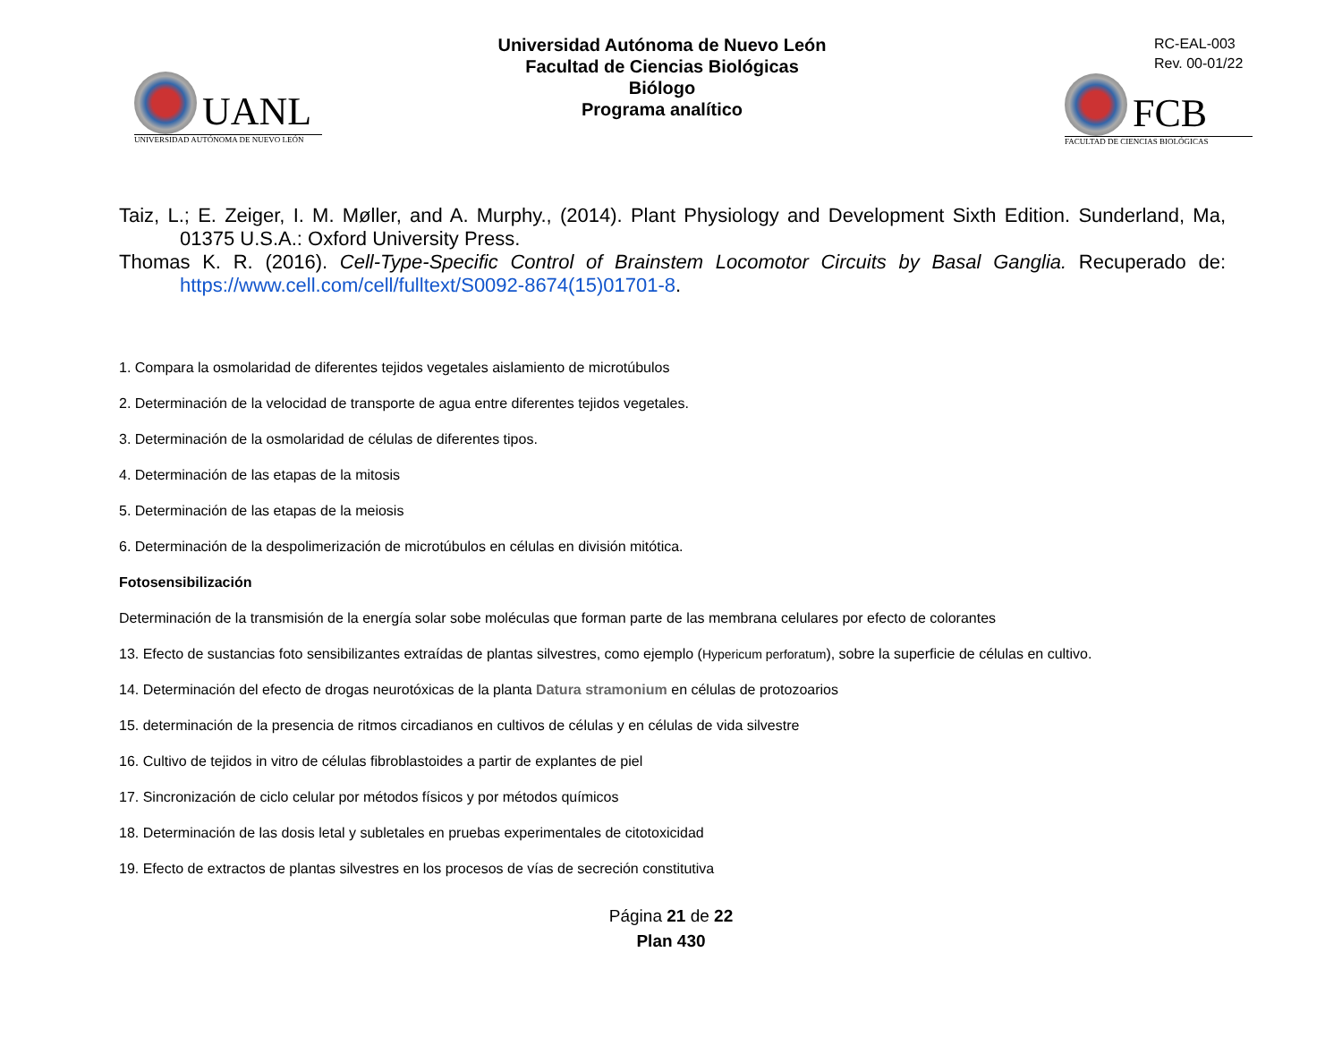UANL
UNIVERSIDAD AUTÓNOMA DE NUEVO LEÓN
Universidad Autónoma de Nuevo León
Facultad de Ciencias Biológicas
Biólogo
Programa analítico
RC-EAL-003
Rev. 00-01/22
FCB
FACULTAD DE CIENCIAS BIOLÓGICAS
Taiz, L.; E. Zeiger, I. M. Møller, and A. Murphy., (2014). Plant Physiology and Development Sixth Edition. Sunderland, Ma, 01375 U.S.A.: Oxford University Press.
Thomas K. R. (2016). Cell-Type-Specific Control of Brainstem Locomotor Circuits by Basal Ganglia. Recuperado de: https://www.cell.com/cell/fulltext/S0092-8674(15)01701-8.
1. Compara la osmolaridad de diferentes tejidos vegetales aislamiento de microtúbulos
2. Determinación de la velocidad de transporte de agua entre diferentes tejidos vegetales.
3. Determinación de la osmolaridad de células de diferentes tipos.
4. Determinación de las etapas de la mitosis
5. Determinación de las etapas de la meiosis
6. Determinación de la despolimerización de microtúbulos en células en división mitótica.
Fotosensibilización
Determinación de la transmisión de la energía solar sobe moléculas que forman parte de las membrana celulares por efecto de colorantes
13. Efecto de sustancias foto sensibilizantes extraídas de plantas silvestres, como ejemplo (Hypericum perforatum), sobre la superficie de células en cultivo.
14. Determinación del efecto de drogas neurotóxicas de la planta Datura stramonium en células de protozoarios
15. determinación de la presencia de ritmos circadianos en cultivos de células y en células de vida silvestre
16. Cultivo de tejidos in vitro de células fibroblastoides a partir de explantes de piel
17. Sincronización de ciclo celular por métodos físicos y por métodos químicos
18. Determinación de las dosis letal y subletales en pruebas experimentales de citotoxicidad
19. Efecto de extractos de plantas silvestres en los procesos de vías de secreción constitutiva
Página 21 de 22
Plan 430